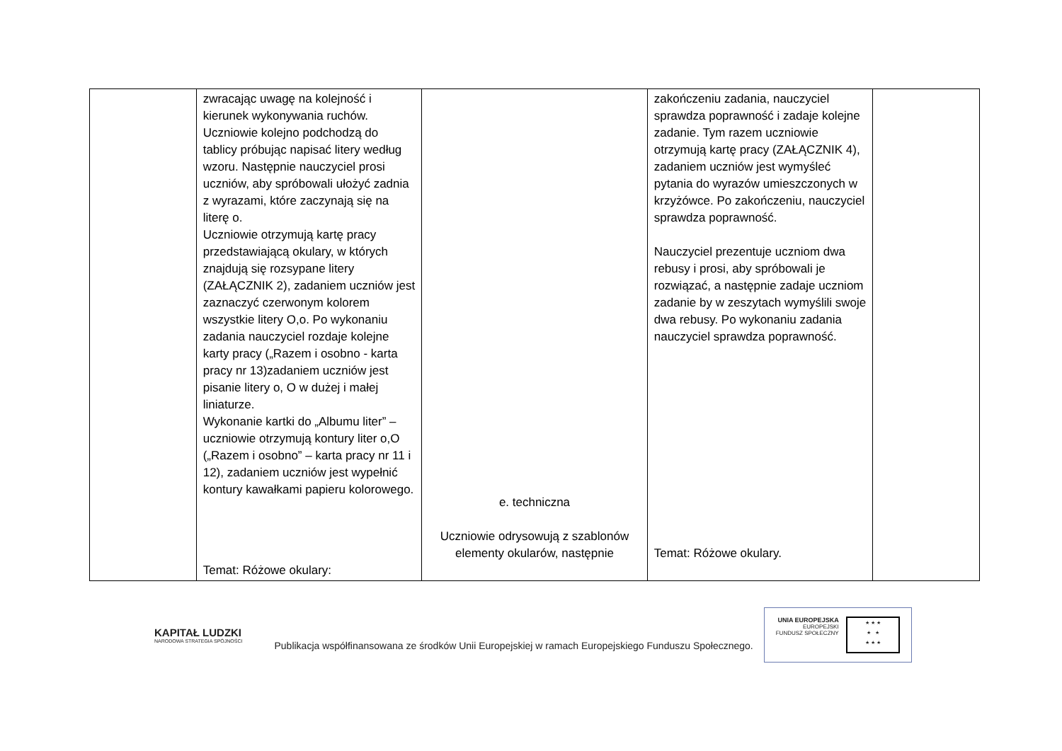| | zwracając uwagę na kolejność i kierunek wykonywania ruchów. Uczniowie kolejno podchodzą do tablicy próbując napisać litery według wzoru. Następnie nauczyciel prosi uczniów, aby spróbowali ułożyć zadnia z wyrazami, które zaczynają się na literę o. Uczniowie otrzymują kartę pracy przedstawiającą okulary, w których znajdują się rozsypane litery (ZAŁĄCZNIK 2), zadaniem uczniów jest zaznaczyć czerwonym kolorem wszystkie litery O,o. Po wykonaniu zadania nauczyciel rozdaje kolejne karty pracy („Razem i osobno - karta pracy nr 13)zadaniem uczniów jest pisanie litery o, O w dużej i małej liniaturze. Wykonanie kartki do „Albumu liter” – uczniowie otrzymują kontury liter o,O („Razem i osobno” – karta pracy nr 11 i 12), zadaniem uczniów jest wypełnić kontury kawałkami papieru kolorowego. Temat: Różowe okulary: | e. techniczna Uczniowie odrysowują z szablonów elementy okularów, następnie | zakończeniu zadania, nauczyciel sprawdza poprawność i zadaje kolejne zadanie. Tym razem uczniowie otrzymują kartę pracy (ZAŁĄCZNIK 4), zadaniem uczniów jest wymyśleć pytania do wyrazów umieszczonych w krzyżówce. Po zakończeniu, nauczyciel sprawdza poprawność. Nauczyciel prezentuje uczniom dwa rebusy i prosi, aby spróbowali je rozwiązać, a następnie zadaje uczniom zadanie by w zeszytach wymyślili swoje dwa rebusy. Po wykonaniu zadania nauczyciel sprawdza poprawność. Temat: Różowe okulary. | |
KAPITAŁ LUDZKI
NARODOWA STRATEGIA SPÓJNOŚCI
Publikacja współfinansowana ze środków Unii Europejskiej w ramach Europejskiego Funduszu Społecznego.
UNIA EUROPEJSKA
EUROPEJSKI
FUNDUSZ SPOŁECZNY
★ ★ ★
★ ★
★ ★ ★